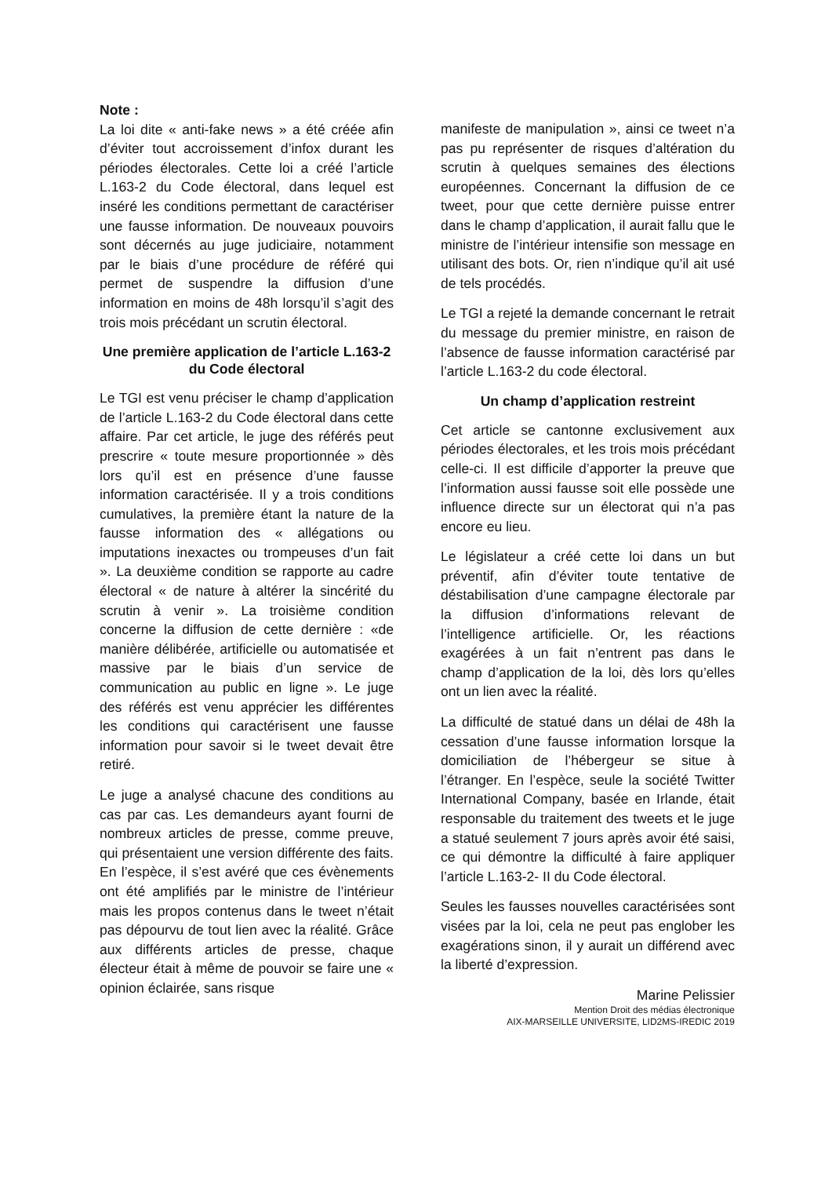Note :
La loi dite « anti-fake news » a été créée afin d’éviter tout accroissement d’infox durant les périodes électorales. Cette loi a créé l’article L.163-2 du Code électoral, dans lequel est inséré les conditions permettant de caractériser une fausse information. De nouveaux pouvoirs sont décernés au juge judiciaire, notamment par le biais d’une procédure de référé qui permet de suspendre la diffusion d’une information en moins de 48h lorsqu’il s’agit des trois mois précédant un scrutin électoral.
Une première application de l’article L.163-2 du Code électoral
Le TGI est venu préciser le champ d’application de l’article L.163-2 du Code électoral dans cette affaire. Par cet article, le juge des référés peut prescrire « toute mesure proportionnée » dès lors qu’il est en présence d’une fausse information caractérisée. Il y a trois conditions cumulatives, la première étant la nature de la fausse information des « allégations ou imputations inexactes ou trompeuses d’un fait ». La deuxième condition se rapporte au cadre électoral « de nature à altérer la sincérité du scrutin à venir ». La troisième condition concerne la diffusion de cette dernière : «de manière délibérée, artificielle ou automatisée et massive par le biais d’un service de communication au public en ligne ». Le juge des référés est venu apprécier les différentes les conditions qui caractérisent une fausse information pour savoir si le tweet devait être retiré.
Le juge a analysé chacune des conditions au cas par cas. Les demandeurs ayant fourni de nombreux articles de presse, comme preuve, qui présentaient une version différente des faits. En l’espèce, il s’est avéré que ces évènements ont été amplifiés par le ministre de l’intérieur mais les propos contenus dans le tweet n’était pas dépourvu de tout lien avec la réalité. Grâce aux différents articles de presse, chaque électeur était à même de pouvoir se faire une « opinion éclairée, sans risque
manifeste de manipulation », ainsi ce tweet n’a pas pu représenter de risques d’altération du scrutin à quelques semaines des élections européennes. Concernant la diffusion de ce tweet, pour que cette dernière puisse entrer dans le champ d’application, il aurait fallu que le ministre de l’intérieur intensifie son message en utilisant des bots. Or, rien n’indique qu’il ait usé de tels procédés.
Le TGI a rejeté la demande concernant le retrait du message du premier ministre, en raison de l’absence de fausse information caractérisé par l’article L.163-2 du code électoral.
Un champ d’application restreint
Cet article se cantonne exclusivement aux périodes électorales, et les trois mois précédant celle-ci. Il est difficile d’apporter la preuve que l’information aussi fausse soit elle possède une influence directe sur un électorat qui n’a pas encore eu lieu.
Le législateur a créé cette loi dans un but préventif, afin d’éviter toute tentative de déstabilisation d’une campagne électorale par la diffusion d’informations relevant de l’intelligence artificielle. Or, les réactions exagérées à un fait n’entrent pas dans le champ d’application de la loi, dès lors qu’elles ont un lien avec la réalité.
La difficulté de statué dans un délai de 48h la cessation d’une fausse information lorsque la domiciliation de l’hébergeur se situe à l’étranger. En l’espèce, seule la société Twitter International Company, basée en Irlande, était responsable du traitement des tweets et le juge a statué seulement 7 jours après avoir été saisi, ce qui démontre la difficulté à faire appliquer l’article L.163-2- II du Code électoral.
Seules les fausses nouvelles caractérisées sont visées par la loi, cela ne peut pas englober les exagérations sinon, il y aurait un différend avec la liberté d’expression.
Marine Pelissier
Mention Droit des médias électronique
AIX-MARSEILLE UNIVERSITE, LID2MS-IREDIC 2019